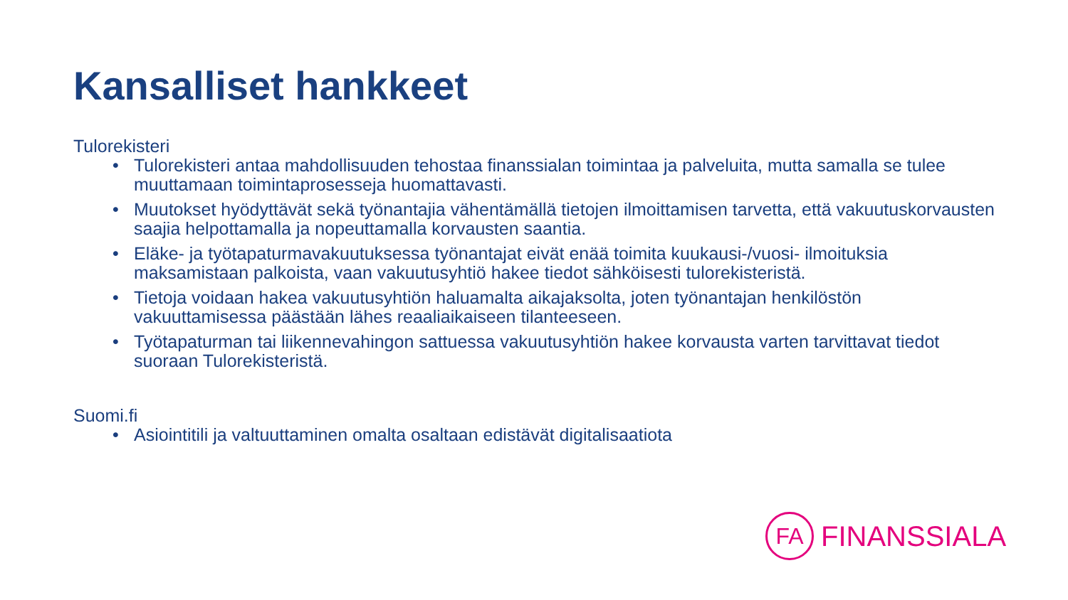Kansalliset hankkeet
Tulorekisteri
• Tulorekisteri antaa mahdollisuuden tehostaa finanssialan toimintaa ja palveluita, mutta samalla se tulee muuttamaan toimintaprosesseja huomattavasti.
• Muutokset hyödyttävät sekä työnantajia vähentämällä tietojen ilmoittamisen tarvetta, että vakuutuskorvausten saajia helpottamalla ja nopeuttamalla korvausten saantia.
• Eläke- ja työtapaturmavakuutuksessa työnantajat eivät enää toimita kuukausi-/vuosi- ilmoituksia maksamistaan palkoista, vaan vakuutusyhtiö hakee tiedot sähköisesti tulorekisteristä.
• Tietoja voidaan hakea vakuutusyhtiön haluamalta aikajaksolta, joten työnantajan henkilöstön vakuuttamisessa päästään lähes reaaliaikaiseen tilanteeseen.
• Työtapaturman tai liikennevahingon sattuessa vakuutusyhtiön hakee korvausta varten tarvittavat tiedot suoraan Tulorekisteristä.
Suomi.fi
• Asiointitili ja valtuuttaminen omalta osaltaan edistävät digitalisaatiota
FA
FINANSSIALA